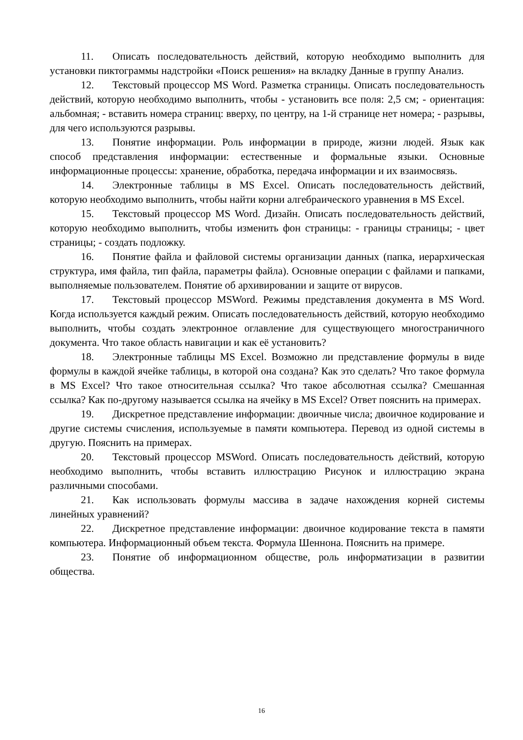11. Описать последовательность действий, которую необходимо выполнить для установки пиктограммы надстройки «Поиск решения» на вкладку Данные в группу Анализ.
12. Текстовый процессор MS Word. Разметка страницы. Описать последовательность действий, которую необходимо выполнить, чтобы - установить все поля: 2,5 см; - ориентация: альбомная; - вставить номера страниц: вверху, по центру, на 1-й странице нет номера; - разрывы, для чего используются разрывы.
13. Понятие информации. Роль информации в природе, жизни людей. Язык как способ представления информации: естественные и формальные языки. Основные информационные процессы: хранение, обработка, передача информации и их взаимосвязь.
14. Электронные таблицы в MS Excel. Описать последовательность действий, которую необходимо выполнить, чтобы найти корни алгебраического уравнения в MS Excel.
15. Текстовый процессор MS Word. Дизайн. Описать последовательность действий, которую необходимо выполнить, чтобы изменить фон страницы: - границы страницы; - цвет страницы; - создать подложку.
16. Понятие файла и файловой системы организации данных (папка, иерархическая структура, имя файла, тип файла, параметры файла). Основные операции с файлами и папками, выполняемые пользователем. Понятие об архивировании и защите от вирусов.
17. Текстовый процессор MSWord. Режимы представления документа в MS Word. Когда используется каждый режим. Описать последовательность действий, которую необходимо выполнить, чтобы создать электронное оглавление для существующего многостраничного документа. Что такое область навигации и как её установить?
18. Электронные таблицы MS Excel. Возможно ли представление формулы в виде формулы в каждой ячейке таблицы, в которой она создана? Как это сделать? Что такое формула в MS Excel? Что такое относительная ссылка? Что такое абсолютная ссылка? Смешанная ссылка? Как по-другому называется ссылка на ячейку в MS Excel? Ответ пояснить на примерах.
19. Дискретное представление информации: двоичные числа; двоичное кодирование и другие системы счисления, используемые в памяти компьютера. Перевод из одной системы в другую. Пояснить на примерах.
20. Текстовый процессор MSWord. Описать последовательность действий, которую необходимо выполнить, чтобы вставить иллюстрацию Рисунок и иллюстрацию экрана различными способами.
21. Как использовать формулы массива в задаче нахождения корней системы линейных уравнений?
22. Дискретное представление информации: двоичное кодирование текста в памяти компьютера. Информационный объем текста. Формула Шеннона. Пояснить на примере.
23. Понятие об информационном обществе, роль информатизации в развитии общества.
16